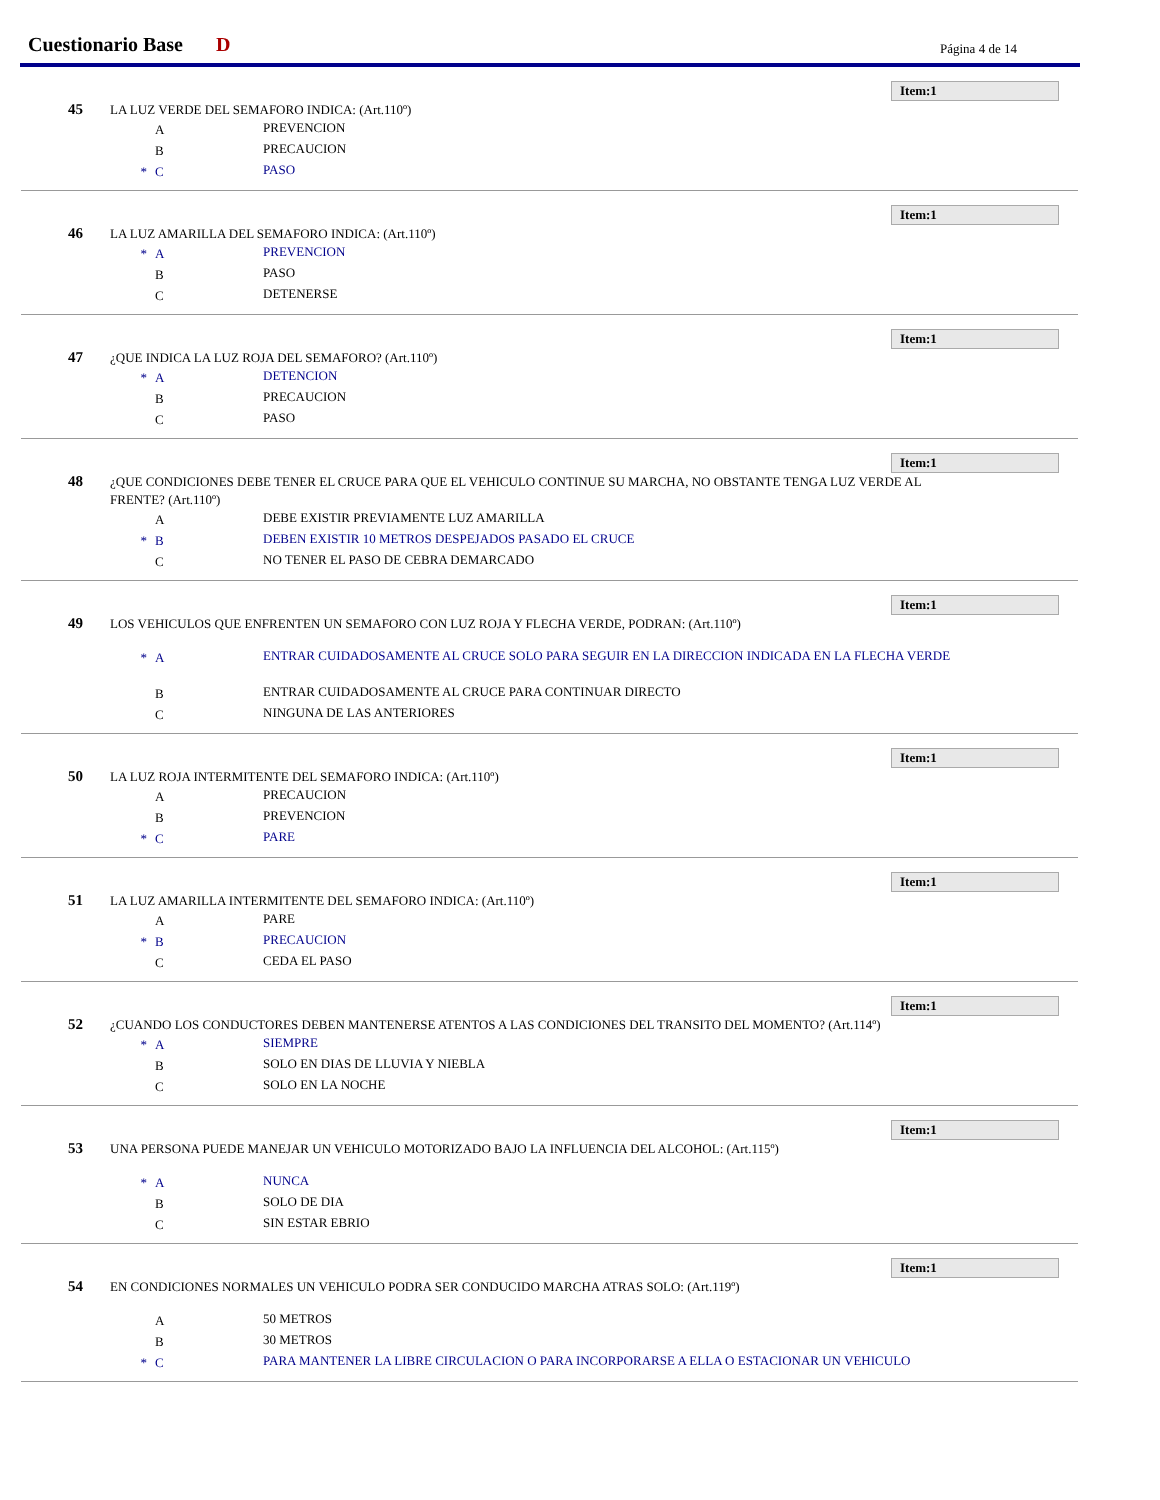Cuestionario Base D Página 4 de 14
Item:1
45
LA LUZ VERDE DEL SEMAFORO INDICA: (Art.110º)
A PREVENCION
B PRECAUCION
* C PASO
Item:1
46
LA LUZ AMARILLA DEL SEMAFORO INDICA: (Art.110º)
* A PREVENCION
B PASO
C DETENERSE
Item:1
47
¿QUE INDICA LA LUZ ROJA DEL SEMAFORO? (Art.110º)
* A DETENCION
B PRECAUCION
C PASO
Item:1
48
¿QUE CONDICIONES DEBE TENER EL CRUCE PARA QUE EL VEHICULO CONTINUE SU MARCHA, NO OBSTANTE TENGA LUZ VERDE AL FRENTE? (Art.110º)
A DEBE EXISTIR PREVIAMENTE LUZ AMARILLA
* B DEBEN EXISTIR 10 METROS DESPEJADOS PASADO EL CRUCE
C NO TENER EL PASO DE CEBRA DEMARCADO
Item:1
49
LOS VEHICULOS QUE ENFRENTEN UN SEMAFORO CON LUZ ROJA Y FLECHA VERDE, PODRAN: (Art.110º)
* A ENTRAR CUIDADOSAMENTE AL CRUCE SOLO PARA SEGUIR EN LA DIRECCION INDICADA EN LA FLECHA VERDE
B ENTRAR CUIDADOSAMENTE AL CRUCE PARA CONTINUAR DIRECTO
C NINGUNA DE LAS ANTERIORES
Item:1
50
LA LUZ ROJA INTERMITENTE DEL SEMAFORO INDICA: (Art.110º)
A PRECAUCION
B PREVENCION
* C PARE
Item:1
51
LA LUZ AMARILLA INTERMITENTE DEL SEMAFORO INDICA: (Art.110º)
A PARE
* B PRECAUCION
C CEDA EL PASO
Item:1
52
¿CUANDO LOS CONDUCTORES DEBEN MANTENERSE ATENTOS A LAS CONDICIONES DEL TRANSITO DEL MOMENTO? (Art.114º)
* A SIEMPRE
B SOLO EN DIAS DE LLUVIA Y NIEBLA
C SOLO EN LA NOCHE
Item:1
53
UNA PERSONA PUEDE MANEJAR UN VEHICULO MOTORIZADO BAJO LA INFLUENCIA DEL ALCOHOL: (Art.115º)
* A NUNCA
B SOLO DE DIA
C SIN ESTAR EBRIO
Item:1
54
EN CONDICIONES NORMALES UN VEHICULO PODRA SER CONDUCIDO MARCHA ATRAS SOLO: (Art.119º)
A 50 METROS
B 30 METROS
* C PARA MANTENER LA LIBRE CIRCULACION O PARA INCORPORARSE A ELLA O ESTACIONAR UN VEHICULO